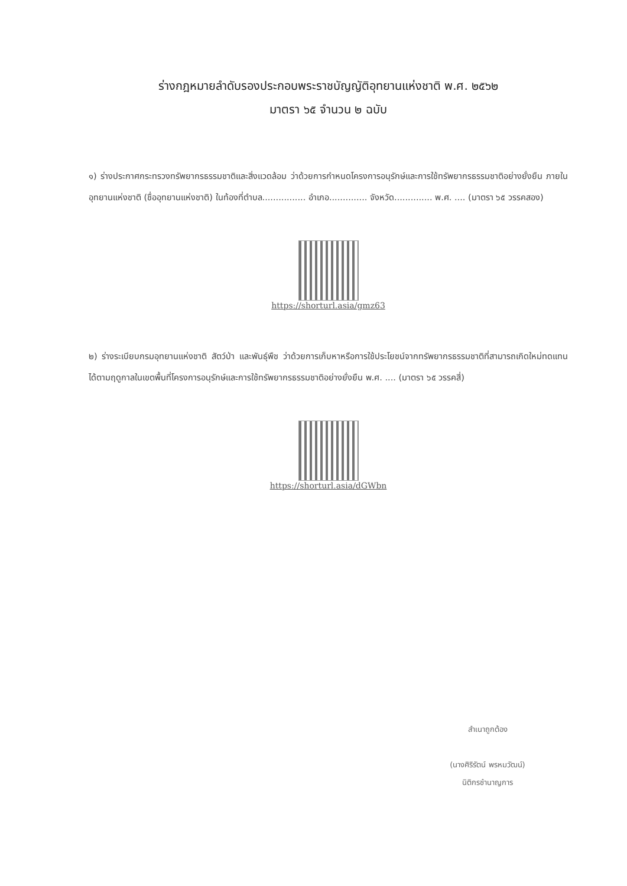ร่างกฎหมายลำดับรองประกอบพระราชบัญญัติอุทยานแห่งชาติ พ.ศ. ๒๕๖๒
มาตรา ๖๕ จำนวน ๒ ฉบับ
๑) ร่างประกาศกระทรวงทรัพยากรธรรมชาติและสิ่งแวดล้อม ว่าด้วยการกำหนดโครงการอนุรักษ์และการใช้ทรัพยากรธรรมชาติอย่างยั่งยืน ภายในอุทยานแห่งชาติ (ชื่ออุทยานแห่งชาติ) ในท้องที่ตำบล................ อำเภอ.............. จังหวัด.............. พ.ศ. .... (มาตรา ๖๕ วรรคสอง)
https://shorturl.asia/gmz63
๒) ร่างระเบียบกรมอุทยานแห่งชาติ สัตว์ป่า และพันธุ์พืช ว่าด้วยการเก็บหาหรือการใช้ประโยชน์จากทรัพยากรธรรมชาติที่สามารถเกิดใหม่ทดแทนได้ตามฤดูกาลในเขตพื้นที่โครงการอนุรักษ์และการใช้ทรัพยากรธรรมชาติอย่างยั่งยืน พ.ศ. .... (มาตรา ๖๕ วรรคสี่)
https://shorturl.asia/dGWbn
สำเนาถูกต้อง
(นางศิริรัตน์ พรหมวัฒน์)
นิติกรชำนาญการ